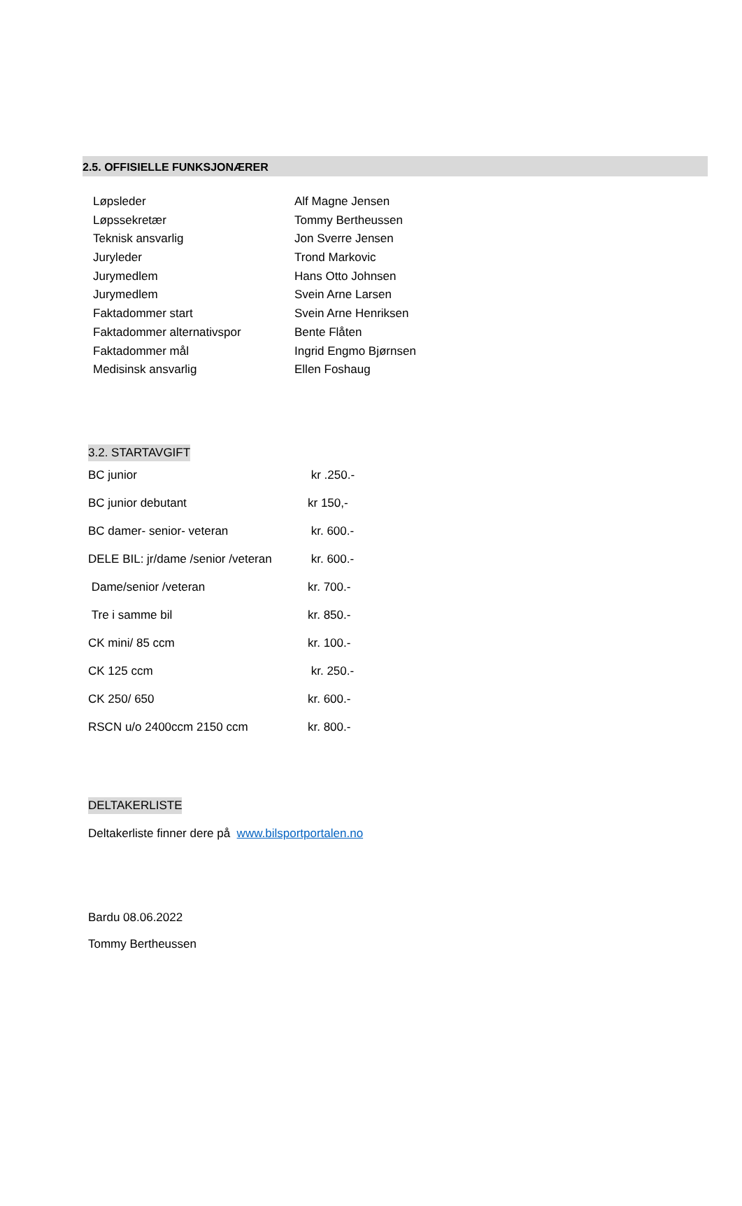2.5. OFFISIELLE FUNKSJONÆRER
| Løpsleder | Alf Magne Jensen |
| Løpssekretær | Tommy Bertheussen |
| Teknisk ansvarlig | Jon Sverre Jensen |
| Juryleder | Trond Markovic |
| Jurymedlem | Hans Otto Johnsen |
| Jurymedlem | Svein Arne Larsen |
| Faktadommer start | Svein Arne Henriksen |
| Faktadommer alternativspor | Bente Flåten |
| Faktadommer mål | Ingrid Engmo Bjørnsen |
| Medisinsk ansvarlig | Ellen Foshaug |
3.2. STARTAVGIFT
| BC junior | kr .250.- |
| BC junior debutant | kr 150,- |
| BC damer- senior- veteran | kr. 600.- |
| DELE BIL: jr/dame /senior /veteran | kr. 600.- |
| Dame/senior /veteran | kr. 700.- |
| Tre i samme bil | kr. 850.- |
| CK mini/ 85 ccm | kr. 100.- |
| CK 125 ccm | kr. 250.- |
| CK 250/ 650 | kr. 600.- |
| RSCN u/o 2400ccm 2150 ccm | kr. 800.- |
DELTAKERLISTE
Deltakerliste finner dere på www.bilsportportalen.no
Bardu 08.06.2022
Tommy Bertheussen